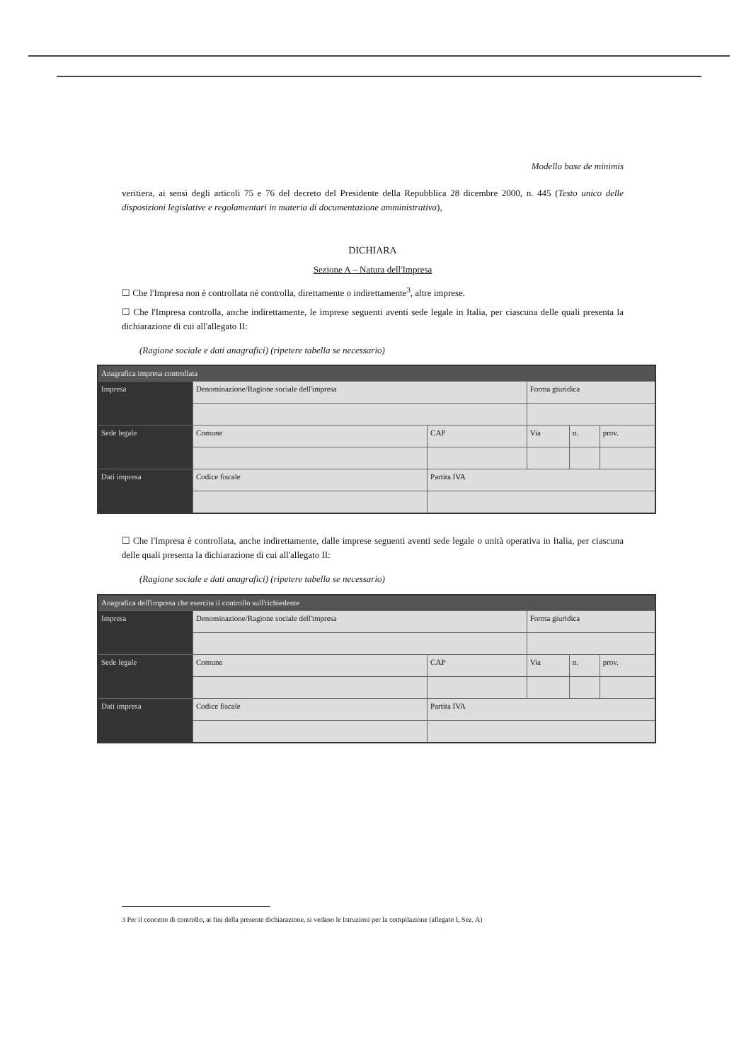Modello base de minimis
veritiera, ai sensi degli articoli 75 e 76 del decreto del Presidente della Repubblica 28 dicembre 2000, n. 445 (Testo unico delle disposizioni legislative e regolamentari in materia di documentazione amministrativa),
DICHIARA
Sezione A – Natura dell'Impresa
☐ Che l'Impresa non è controllata né controlla, direttamente o indirettamente<sup>3</sup>, altre imprese.
☐ Che l'Impresa controlla, anche indirettamente, le imprese seguenti aventi sede legale in Italia, per ciascuna delle quali presenta la dichiarazione di cui all'allegato II:
(Ragione sociale e dati anagrafici) (ripetere tabella se necessario)
| Anagrafica impresa controllata | | | | | |
| --- | --- | --- | --- | --- | --- |
| Impresa | Denominazione/Ragione sociale dell'impresa | | Forma giuridica | | |
| Sede legale | Comune | CAP | Via | n. | prov. |
| Dati impresa | Codice fiscale | Partita IVA | | | |
☐ Che l'Impresa è controllata, anche indirettamente, dalle imprese seguenti aventi sede legale o unità operativa in Italia, per ciascuna delle quali presenta la dichiarazione di cui all'allegato II:
(Ragione sociale e dati anagrafici) (ripetere tabella se necessario)
| Anagrafica dell'impresa che esercita il controllo sull'richiedente | | | | | |
| --- | --- | --- | --- | --- | --- |
| Impresa | Denominazione/Ragione sociale dell'impresa | | Forma giuridica | | |
| Sede legale | Comune | CAP | Via | n. | prov. |
| Dati impresa | Codice fiscale | Partita IVA | | | |
3 Per il concetto di controllo, ai fini della presente dichiarazione, si vedano le Istruzioni per la compilazione (allegato I, Sez. A)